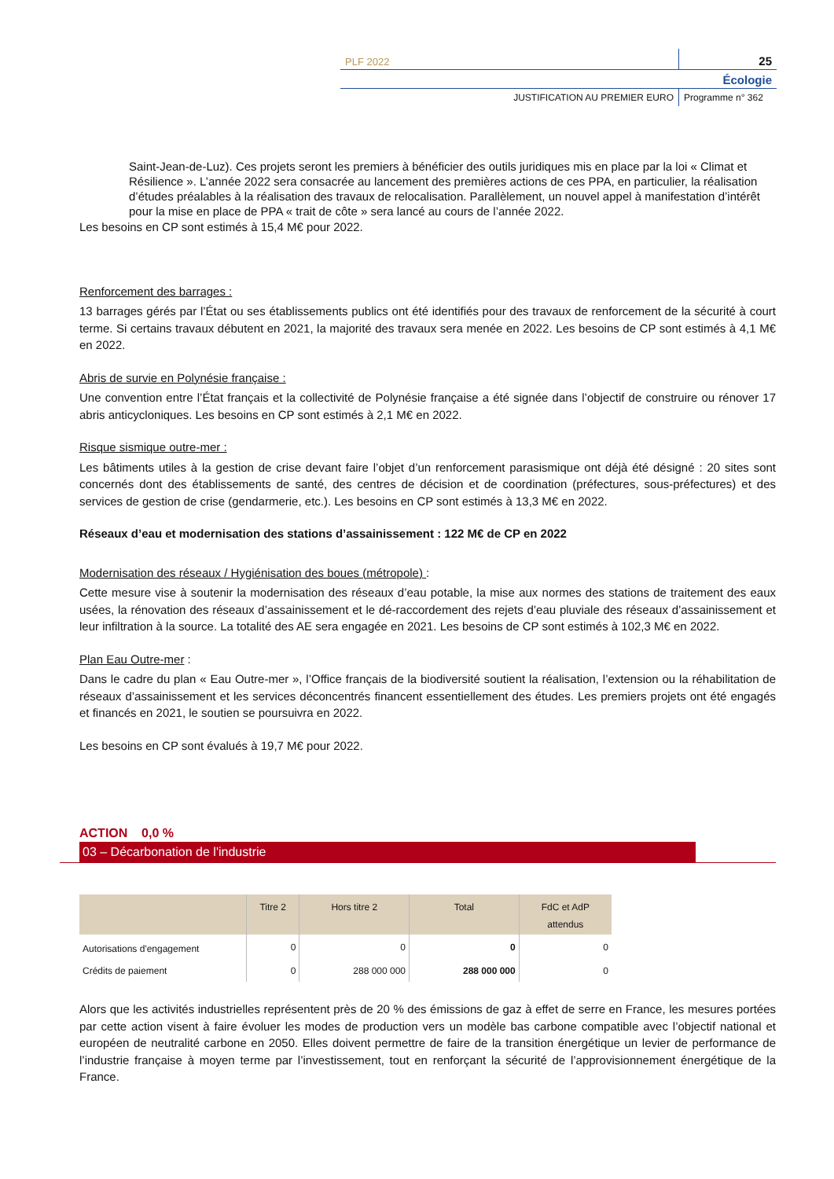PLF 2022
25
Écologie
JUSTIFICATION AU PREMIER EURO Programme n° 362
Saint-Jean-de-Luz). Ces projets seront les premiers à bénéficier des outils juridiques mis en place par la loi « Climat et Résilience ». L’année 2022 sera consacrée au lancement des premières actions de ces PPA, en particulier, la réalisation d’études préalables à la réalisation des travaux de relocalisation. Parallèlement, un nouvel appel à manifestation d’intérêt pour la mise en place de PPA « trait de côte » sera lancé au cours de l’année 2022.
Les besoins en CP sont estimés à 15,4 M€ pour 2022.
Renforcement des barrages :
13 barrages gérés par l’État ou ses établissements publics ont été identifiés pour des travaux de renforcement de la sécurité à court terme. Si certains travaux débutent en 2021, la majorité des travaux sera menée en 2022. Les besoins de CP sont estimés à 4,1 M€ en 2022.
Abris de survie en Polynésie française :
Une convention entre l’État français et la collectivité de Polynésie française a été signée dans l’objectif de construire ou rénover 17 abris anticycloniques. Les besoins en CP sont estimés à 2,1 M€ en 2022.
Risque sismique outre-mer :
Les bâtiments utiles à la gestion de crise devant faire l’objet d’un renforcement parasismique ont déjà été désigné : 20 sites sont concernés dont des établissements de santé, des centres de décision et de coordination (préfectures, sous-préfectures) et des services de gestion de crise (gendarmerie, etc.). Les besoins en CP sont estimés à 13,3 M€ en 2022.
Réseaux d’eau et modernisation des stations d’assainissement : 122 M€ de CP en 2022
Modernisation des réseaux / Hygiénisation des boues (métropole) :
Cette mesure vise à soutenir la modernisation des réseaux d’eau potable, la mise aux normes des stations de traitement des eaux usées, la rénovation des réseaux d’assainissement et le dé-raccordement des rejets d’eau pluviale des réseaux d’assainissement et leur infiltration à la source. La totalité des AE sera engagée en 2021. Les besoins de CP sont estimés à 102,3 M€ en 2022.
Plan Eau Outre-mer :
Dans le cadre du plan « Eau Outre-mer », l’Office français de la biodiversité soutient la réalisation, l’extension ou la réhabilitation de réseaux d’assainissement et les services déconcentrés financent essentiellement des études. Les premiers projets ont été engagés et financés en 2021, le soutien se poursuivra en 2022.
Les besoins en CP sont évalués à 19,7 M€ pour 2022.
ACTION 0,0 %
03 – Décarbonation de l'industrie
| | Titre 2 | Hors titre 2 | Total | FdC et AdP attendus |
| --- | --- | --- | --- | --- |
| Autorisations d'engagement | 0 | 0 | 0 | 0 |
| Crédits de paiement | 0 | 288 000 000 | 288 000 000 | 0 |
Alors que les activités industrielles représentent près de 20 % des émissions de gaz à effet de serre en France, les mesures portées par cette action visent à faire évoluer les modes de production vers un modèle bas carbone compatible avec l’objectif national et européen de neutralité carbone en 2050. Elles doivent permettre de faire de la transition énergétique un levier de performance de l’industrie française à moyen terme par l’investissement, tout en renforçant la sécurité de l’approvisionnement énergétique de la France.